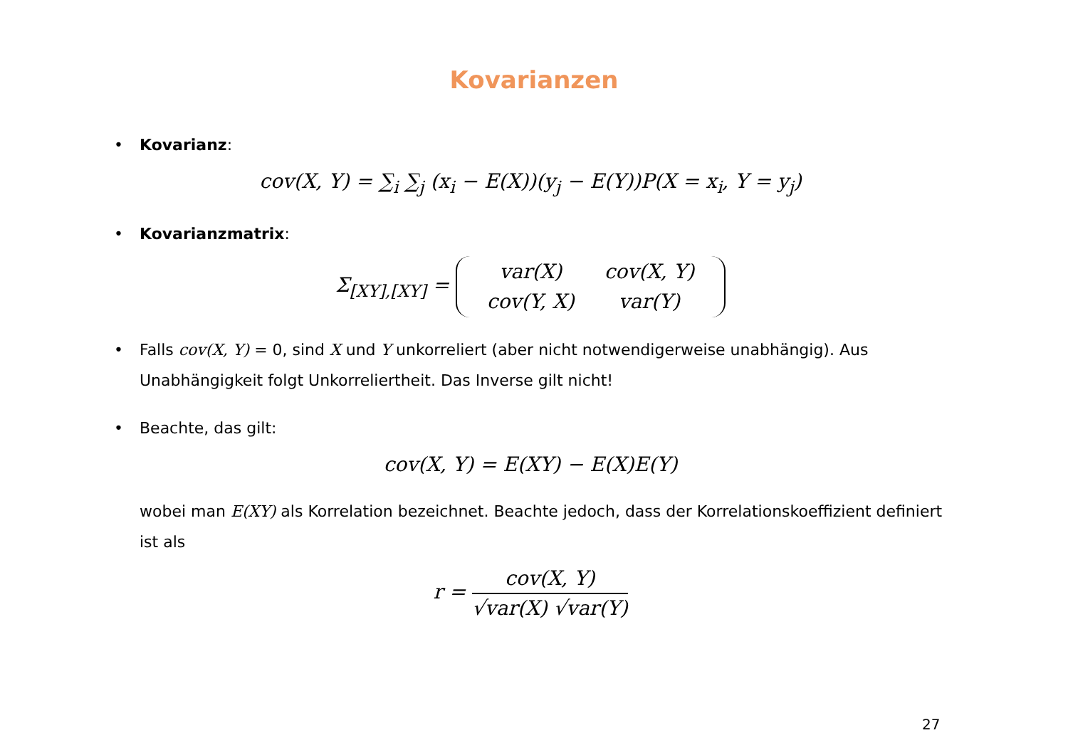Kovarianzen
• Kovarianz:
cov(X, Y) = ∑<sub>i</sub> ∑<sub>j</sub> (x<sub>i</sub> − E(X))(y<sub>j</sub> − E(Y))P(X = x<sub>i</sub>, Y = y<sub>j</sub>)
• Kovarianzmatrix:
Σ<sub>[XY],[XY]</sub> =
| var(X) | cov(X, Y) |
| cov(Y, X) | var(Y) |
• Falls cov(X, Y) = 0, sind X und Y unkorreliert (aber nicht notwendigerweise unabhängig). Aus Unabhängigkeit folgt Unkorreliertheit. Das Inverse gilt nicht!
• Beachte, das gilt:
cov(X, Y) = E(XY) − E(X)E(Y)
wobei man E(XY) als Korrelation bezeichnet. Beachte jedoch, dass der Korrelationskoeffizient definiert ist als
r = cov(X, Y) √var(X) √var(Y)
27